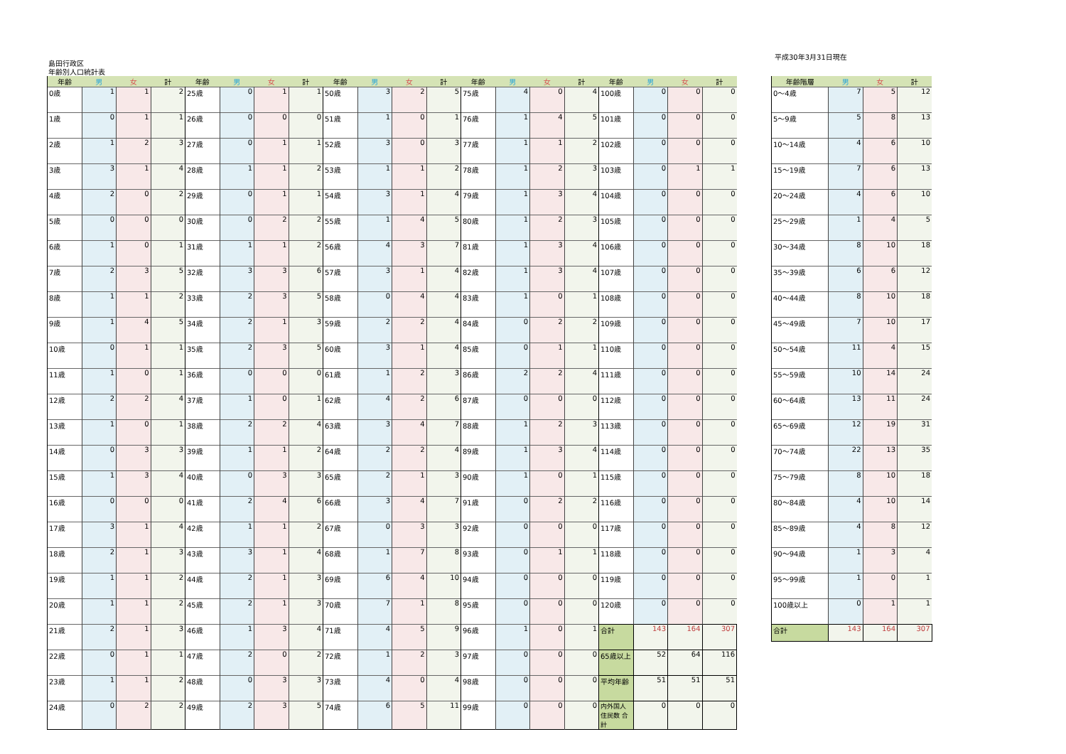平成30年3月31日現在
島田行政区
年齢別人口統計表
| 年齢 | 男 | 女 | 計 | 年齢 | 男 | 女 | 計 | 年齢 | 男 | 女 | 計 | 年齢 | 男 | 女 | 計 | 年齢 | 男 | 女 | 計 |
| --- | --- | --- | --- | --- | --- | --- | --- | --- | --- | --- | --- | --- | --- | --- | --- | --- | --- | --- | --- |
| 0歳 | 1 | 1 | 2 | 25歳 | 0 | 1 | 1 | 50歳 | 3 | 2 | 5 | 75歳 | 4 | 0 | 4 | 100歳 | 0 | 0 | 0 |
| 1歳 | 0 | 1 | 1 | 26歳 | 0 | 0 | 0 | 51歳 | 1 | 0 | 1 | 76歳 | 1 | 4 | 5 | 101歳 | 0 | 0 | 0 |
| 2歳 | 1 | 2 | 3 | 27歳 | 0 | 1 | 1 | 52歳 | 3 | 0 | 3 | 77歳 | 1 | 1 | 2 | 102歳 | 0 | 0 | 0 |
| 3歳 | 3 | 1 | 4 | 28歳 | 1 | 1 | 2 | 53歳 | 1 | 1 | 2 | 78歳 | 1 | 2 | 3 | 103歳 | 0 | 1 | 1 |
| 4歳 | 2 | 0 | 2 | 29歳 | 0 | 1 | 1 | 54歳 | 3 | 1 | 4 | 79歳 | 1 | 3 | 4 | 104歳 | 0 | 0 | 0 |
| 5歳 | 0 | 0 | 0 | 30歳 | 0 | 2 | 2 | 55歳 | 1 | 4 | 5 | 80歳 | 1 | 2 | 3 | 105歳 | 0 | 0 | 0 |
| 6歳 | 1 | 0 | 1 | 31歳 | 1 | 1 | 2 | 56歳 | 4 | 3 | 7 | 81歳 | 1 | 3 | 4 | 106歳 | 0 | 0 | 0 |
| 7歳 | 2 | 3 | 5 | 32歳 | 3 | 3 | 6 | 57歳 | 3 | 1 | 4 | 82歳 | 1 | 3 | 4 | 107歳 | 0 | 0 | 0 |
| 8歳 | 1 | 1 | 2 | 33歳 | 2 | 3 | 5 | 58歳 | 0 | 4 | 4 | 83歳 | 1 | 0 | 1 | 108歳 | 0 | 0 | 0 |
| 9歳 | 1 | 4 | 5 | 34歳 | 2 | 1 | 3 | 59歳 | 2 | 2 | 4 | 84歳 | 0 | 2 | 2 | 109歳 | 0 | 0 | 0 |
| 10歳 | 0 | 1 | 1 | 35歳 | 2 | 3 | 5 | 60歳 | 3 | 1 | 4 | 85歳 | 0 | 1 | 1 | 110歳 | 0 | 0 | 0 |
| 11歳 | 1 | 0 | 1 | 36歳 | 0 | 0 | 0 | 61歳 | 1 | 2 | 3 | 86歳 | 2 | 2 | 4 | 111歳 | 0 | 0 | 0 |
| 12歳 | 2 | 2 | 4 | 37歳 | 1 | 0 | 1 | 62歳 | 4 | 2 | 6 | 87歳 | 0 | 0 | 0 | 112歳 | 0 | 0 | 0 |
| 13歳 | 1 | 0 | 1 | 38歳 | 2 | 2 | 4 | 63歳 | 3 | 4 | 7 | 88歳 | 1 | 2 | 3 | 113歳 | 0 | 0 | 0 |
| 14歳 | 0 | 3 | 3 | 39歳 | 1 | 1 | 2 | 64歳 | 2 | 2 | 4 | 89歳 | 1 | 3 | 4 | 114歳 | 0 | 0 | 0 |
| 15歳 | 1 | 3 | 4 | 40歳 | 0 | 3 | 3 | 65歳 | 2 | 1 | 3 | 90歳 | 1 | 0 | 1 | 115歳 | 0 | 0 | 0 |
| 16歳 | 0 | 0 | 0 | 41歳 | 2 | 4 | 6 | 66歳 | 3 | 4 | 7 | 91歳 | 0 | 2 | 2 | 116歳 | 0 | 0 | 0 |
| 17歳 | 3 | 1 | 4 | 42歳 | 1 | 1 | 2 | 67歳 | 0 | 3 | 3 | 92歳 | 0 | 0 | 0 | 117歳 | 0 | 0 | 0 |
| 18歳 | 2 | 1 | 3 | 43歳 | 3 | 1 | 4 | 68歳 | 1 | 7 | 8 | 93歳 | 0 | 1 | 1 | 118歳 | 0 | 0 | 0 |
| 19歳 | 1 | 1 | 2 | 44歳 | 2 | 1 | 3 | 69歳 | 6 | 4 | 10 | 94歳 | 0 | 0 | 0 | 119歳 | 0 | 0 | 0 |
| 20歳 | 1 | 1 | 2 | 45歳 | 2 | 1 | 3 | 70歳 | 7 | 1 | 8 | 95歳 | 0 | 0 | 0 | 120歳 | 0 | 0 | 0 |
| 21歳 | 2 | 1 | 3 | 46歳 | 1 | 3 | 4 | 71歳 | 4 | 5 | 9 | 96歳 | 1 | 0 | 1 | 合計 | 143 | 164 | 307 |
| 22歳 | 0 | 1 | 1 | 47歳 | 2 | 0 | 2 | 72歳 | 1 | 2 | 3 | 97歳 | 0 | 0 | 0 | 65歳以上 | 52 | 64 | 116 |
| 23歳 | 1 | 1 | 2 | 48歳 | 0 | 3 | 3 | 73歳 | 4 | 0 | 4 | 98歳 | 0 | 0 | 0 | 平均年齢 | 51 | 51 | 51 |
| 24歳 | 0 | 2 | 2 | 49歳 | 2 | 3 | 5 | 74歳 | 6 | 5 | 11 | 99歳 | 0 | 0 | 0 | 内外国人住民数 合計 | 0 | 0 | 0 |
| 年齢階層 | 男 | 女 | 計 |
| --- | --- | --- | --- |
| 0～4歳 | 7 | 5 | 12 |
| 5～9歳 | 5 | 8 | 13 |
| 10～14歳 | 4 | 6 | 10 |
| 15～19歳 | 7 | 6 | 13 |
| 20～24歳 | 4 | 6 | 10 |
| 25～29歳 | 1 | 4 | 5 |
| 30～34歳 | 8 | 10 | 18 |
| 35～39歳 | 6 | 6 | 12 |
| 40～44歳 | 8 | 10 | 18 |
| 45～49歳 | 7 | 10 | 17 |
| 50～54歳 | 11 | 4 | 15 |
| 55～59歳 | 10 | 14 | 24 |
| 60～64歳 | 13 | 11 | 24 |
| 65～69歳 | 12 | 19 | 31 |
| 70～74歳 | 22 | 13 | 35 |
| 75～79歳 | 8 | 10 | 18 |
| 80～84歳 | 4 | 10 | 14 |
| 85～89歳 | 4 | 8 | 12 |
| 90～94歳 | 1 | 3 | 4 |
| 95～99歳 | 1 | 0 | 1 |
| 100歳以上 | 0 | 1 | 1 |
| 合計 | 143 | 164 | 307 |